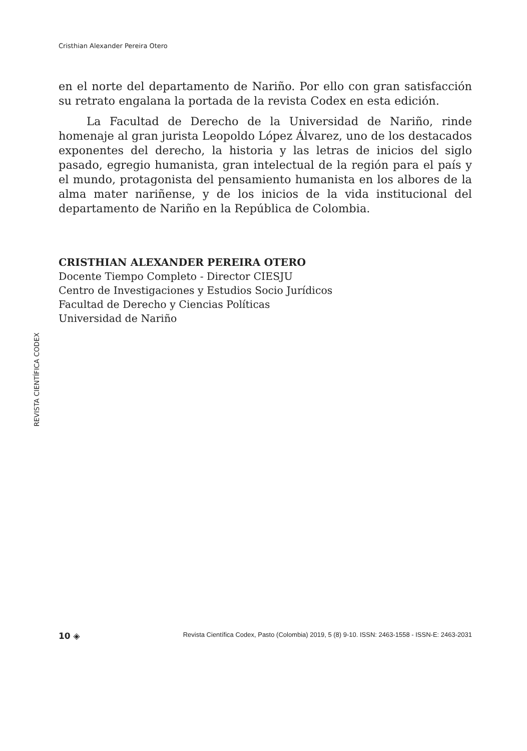Cristhian Alexander Pereira Otero
en el norte del departamento de Nariño. Por ello con gran satisfacción su retrato engalana la portada de la revista Codex en esta edición.
La Facultad de Derecho de la Universidad de Nariño, rinde homenaje al gran jurista Leopoldo López Álvarez, uno de los destacados exponentes del derecho, la historia y las letras de inicios del siglo pasado, egregio humanista, gran intelectual de la región para el país y el mundo, protagonista del pensamiento humanista en los albores de la alma mater nariñense, y de los inicios de la vida institucional del departamento de Nariño en la República de Colombia.
CRISTHIAN ALEXANDER PEREIRA OTERO
Docente Tiempo Completo - Director CIESJU
Centro de Investigaciones y Estudios Socio Jurídicos
Facultad de Derecho y Ciencias Políticas
Universidad de Nariño
REVISTA CIENTÍFICA CODEX
10 ◈ Revista Científica Codex, Pasto (Colombia) 2019, 5 (8) 9-10. ISSN: 2463-1558 - ISSN-E: 2463-2031